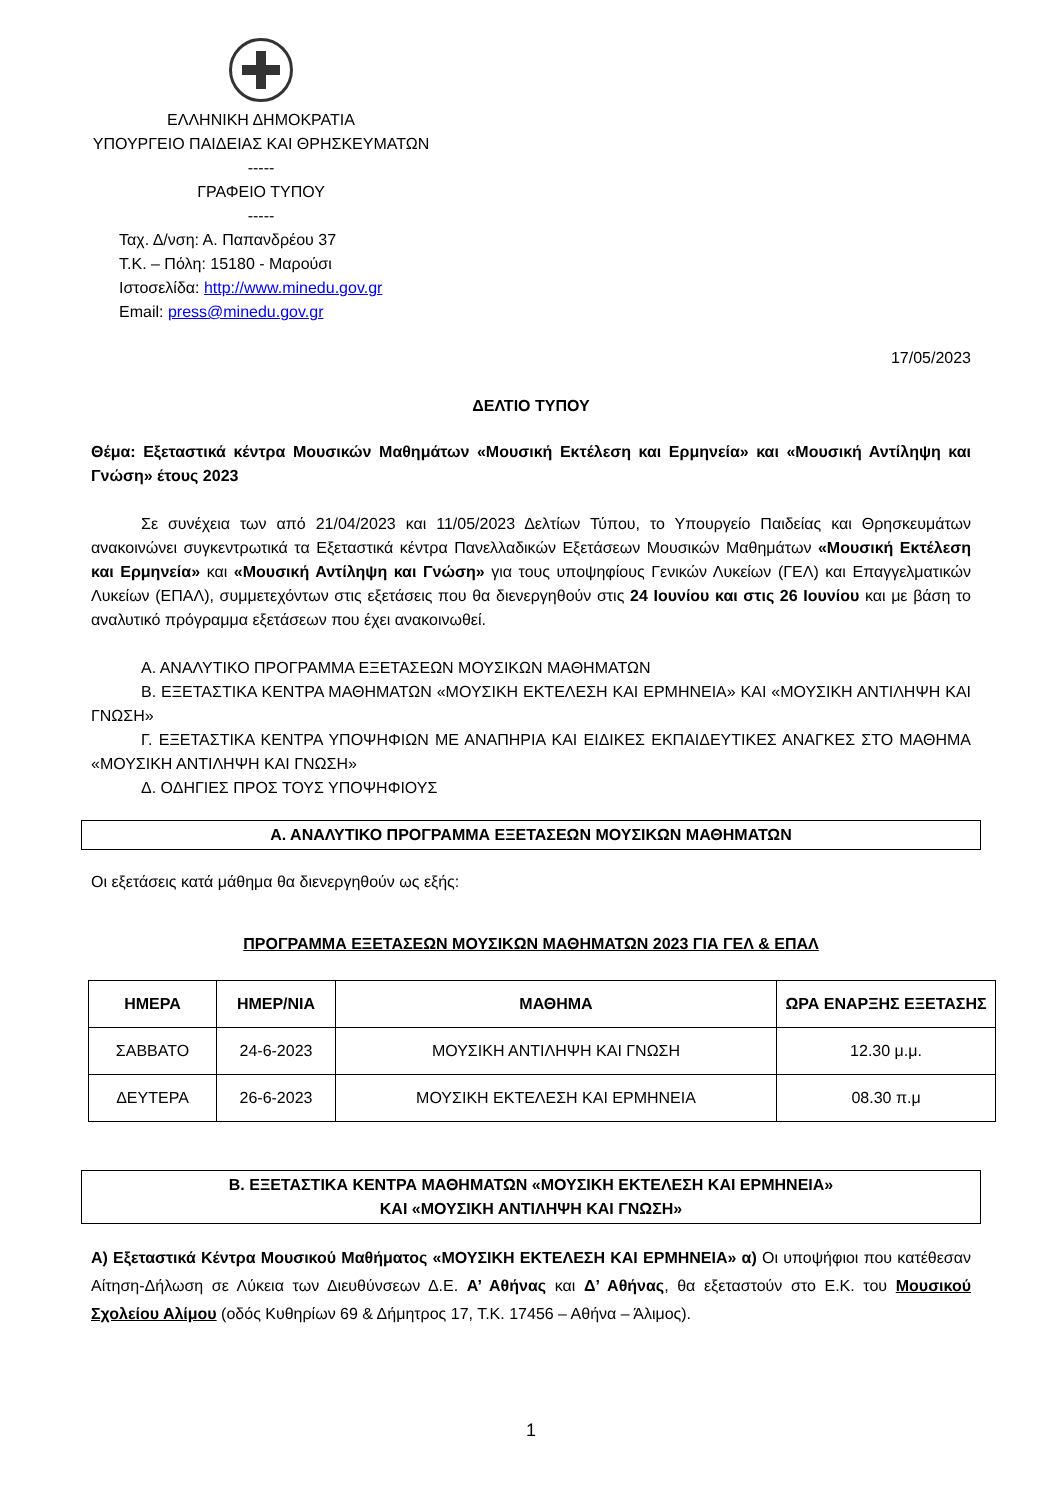ΕΛΛΗΝΙΚΗ ΔΗΜΟΚΡΑΤΙΑ
ΥΠΟΥΡΓΕΙΟ ΠΑΙΔΕΙΑΣ ΚΑΙ ΘΡΗΣΚΕΥΜΑΤΩΝ
-----
ΓΡΑΦΕΙΟ ΤΥΠΟΥ
-----
Ταχ. Δ/νση: Α. Παπανδρέου 37
Τ.Κ. – Πόλη: 15180 - Μαρούσι
Ιστοσελίδα: http://www.minedu.gov.gr
Email: press@minedu.gov.gr
17/05/2023
ΔΕΛΤΙΟ ΤΥΠΟΥ
Θέμα: Εξεταστικά κέντρα Μουσικών Μαθημάτων «Μουσική Εκτέλεση και Ερμηνεία» και «Μουσική Αντίληψη και Γνώση» έτους 2023
Σε συνέχεια των από 21/04/2023 και 11/05/2023 Δελτίων Τύπου, το Υπουργείο Παιδείας και Θρησκευμάτων ανακοινώνει συγκεντρωτικά τα Εξεταστικά κέντρα Πανελλαδικών Εξετάσεων Μουσικών Μαθημάτων «Μουσική Εκτέλεση και Ερμηνεία» και «Μουσική Αντίληψη και Γνώση» για τους υποψηφίους Γενικών Λυκείων (ΓΕΛ) και Επαγγελματικών Λυκείων (ΕΠΑΛ), συμμετεχόντων στις εξετάσεις που θα διενεργηθούν στις 24 Ιουνίου και στις 26 Ιουνίου και με βάση το αναλυτικό πρόγραμμα εξετάσεων που έχει ανακοινωθεί.
Α. ΑΝΑΛΥΤΙΚΟ ΠΡΟΓΡΑΜΜΑ ΕΞΕΤΑΣΕΩΝ ΜΟΥΣΙΚΩΝ ΜΑΘΗΜΑΤΩΝ
Β. ΕΞΕΤΑΣΤΙΚΑ ΚΕΝΤΡΑ ΜΑΘΗΜΑΤΩΝ «ΜΟΥΣΙΚΗ ΕΚΤΕΛΕΣΗ ΚΑΙ ΕΡΜΗΝΕΙΑ» ΚΑΙ «ΜΟΥΣΙΚΗ ΑΝΤΙΛΗΨΗ ΚΑΙ ΓΝΩΣΗ»
Γ. ΕΞΕΤΑΣΤΙΚΑ ΚΕΝΤΡΑ ΥΠΟΨΗΦΙΩΝ ΜΕ ΑΝΑΠΗΡΙΑ ΚΑΙ ΕΙΔΙΚΕΣ ΕΚΠΑΙΔΕΥΤΙΚΕΣ ΑΝΑΓΚΕΣ ΣΤΟ ΜΑΘΗΜΑ «ΜΟΥΣΙΚΗ ΑΝΤΙΛΗΨΗ ΚΑΙ ΓΝΩΣΗ»
Δ. ΟΔΗΓΙΕΣ ΠΡΟΣ ΤΟΥΣ ΥΠΟΨΗΦΙΟΥΣ
Α. ΑΝΑΛΥΤΙΚΟ ΠΡΟΓΡΑΜΜΑ ΕΞΕΤΑΣΕΩΝ ΜΟΥΣΙΚΩΝ ΜΑΘΗΜΑΤΩΝ
Οι εξετάσεις κατά μάθημα θα διενεργηθούν ως εξής:
ΠΡΟΓΡΑΜΜΑ ΕΞΕΤΑΣΕΩΝ ΜΟΥΣΙΚΩΝ ΜΑΘΗΜΑΤΩΝ 2023 ΓΙΑ ΓΕΛ & ΕΠΑΛ
| ΗΜΕΡΑ | ΗΜΕΡ/ΝΙΑ | ΜΑΘΗΜΑ | ΩΡΑ ΕΝΑΡΞΗΣ ΕΞΕΤΑΣΗΣ |
| --- | --- | --- | --- |
| ΣΑΒΒΑΤΟ | 24-6-2023 | ΜΟΥΣΙΚΗ ΑΝΤΙΛΗΨΗ ΚΑΙ ΓΝΩΣΗ | 12.30 μ.μ. |
| ΔΕΥΤΕΡΑ | 26-6-2023 | ΜΟΥΣΙΚΗ ΕΚΤΕΛΕΣΗ ΚΑΙ ΕΡΜΗΝΕΙΑ | 08.30 π.μ |
Β. ΕΞΕΤΑΣΤΙΚΑ ΚΕΝΤΡΑ ΜΑΘΗΜΑΤΩΝ «ΜΟΥΣΙΚΗ ΕΚΤΕΛΕΣΗ ΚΑΙ ΕΡΜΗΝΕΙΑ»
ΚΑΙ «ΜΟΥΣΙΚΗ ΑΝΤΙΛΗΨΗ ΚΑΙ ΓΝΩΣΗ»
Α) Εξεταστικά Κέντρα Μουσικού Μαθήματος «ΜΟΥΣΙΚΗ ΕΚΤΕΛΕΣΗ ΚΑΙ ΕΡΜΗΝΕΙΑ» α) Οι υποψήφιοι που κατέθεσαν Αίτηση-Δήλωση σε Λύκεια των Διευθύνσεων Δ.Ε. Α’ Αθήνας και Δ’ Αθήνας, θα εξεταστούν στο Ε.Κ. του Μουσικού Σχολείου Αλίμου (οδός Κυθηρίων 69 & Δήμητρος 17, Τ.Κ. 17456 – Αθήνα – Άλιμος).
1